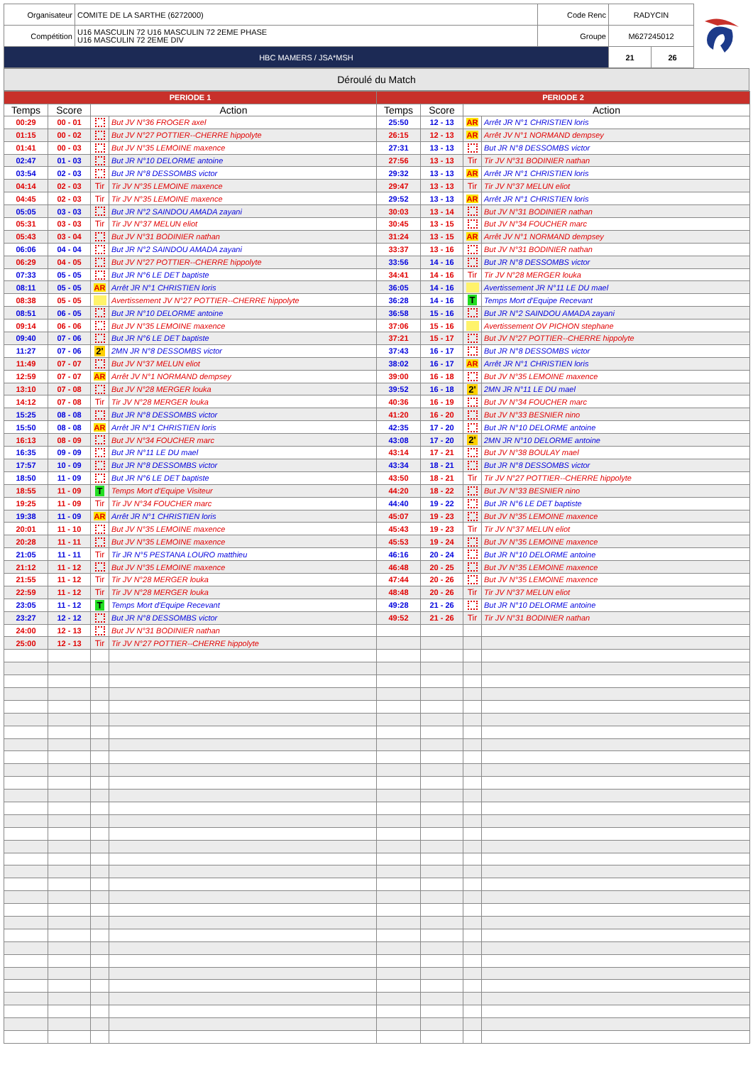| Organisateur | COMITE DE LA SARTHE (6272000) | Code Renc | RADYCIN | | |
| Compétition | U16 MASCULIN 72 U16 MASCULIN 72 2EME PHASE U16 MASCULIN 72 2EME DIV | Groupe | M627245012 | | |
| HBC MAMERS / JSA*MSH | | | 21 | 26 | |
| Déroulé du Match |
| PERIODE 1 | | | | PERIODE 2 | | | |
| Temps | Score | Action | | Temps | Score | Action | |
| 00:29 | 00 - 01 | | But JV N°36 FROGER axel | 25:50 | 12 - 13 | AR | Arrêt JR N°1 CHRISTIEN loris |
| 01:15 | 00 - 02 | | But JV N°27 POTTIER--CHERRE hippolyte | 26:15 | 12 - 13 | AR | Arrêt JV N°1 NORMAND dempsey |
| 01:41 | 00 - 03 | | But JV N°35 LEMOINE maxence | 27:31 | 13 - 13 | | But JR N°8 DESSOMBS victor |
| 02:47 | 01 - 03 | | But JR N°10 DELORME antoine | 27:56 | 13 - 13 | Tir | Tir JV N°31 BODINIER nathan |
| 03:54 | 02 - 03 | | But JR N°8 DESSOMBS victor | 29:32 | 13 - 13 | AR | Arrêt JR N°1 CHRISTIEN loris |
| 04:14 | 02 - 03 | Tir | Tir JV N°35 LEMOINE maxence | 29:47 | 13 - 13 | Tir | Tir JV N°37 MELUN eliot |
| 04:45 | 02 - 03 | Tir | Tir JV N°35 LEMOINE maxence | 29:52 | 13 - 13 | AR | Arrêt JR N°1 CHRISTIEN loris |
| 05:05 | 03 - 03 | | But JR N°2 SAINDOU AMADA zayani | 30:03 | 13 - 14 | | But JV N°31 BODINIER nathan |
| 05:31 | 03 - 03 | Tir | Tir JV N°37 MELUN eliot | 30:45 | 13 - 15 | | But JV N°34 FOUCHER marc |
| 05:43 | 03 - 04 | | But JV N°31 BODINIER nathan | 31:24 | 13 - 15 | AR | Arrêt JV N°1 NORMAND dempsey |
| 06:06 | 04 - 04 | | But JR N°2 SAINDOU AMADA zayani | 33:37 | 13 - 16 | | But JV N°31 BODINIER nathan |
| 06:29 | 04 - 05 | | But JV N°27 POTTIER--CHERRE hippolyte | 33:56 | 14 - 16 | | But JR N°8 DESSOMBS victor |
| 07:33 | 05 - 05 | | But JR N°6 LE DET baptiste | 34:41 | 14 - 16 | Tir | Tir JV N°28 MERGER louka |
| 08:11 | 05 - 05 | AR | Arrêt JR N°1 CHRISTIEN loris | 36:05 | 14 - 16 | | Avertissement JR N°11 LE DU mael |
| 08:38 | 05 - 05 | | Avertissement JV N°27 POTTIER--CHERRE hippolyte | 36:28 | 14 - 16 | T | Temps Mort d'Equipe Recevant |
| 08:51 | 06 - 05 | | But JR N°10 DELORME antoine | 36:58 | 15 - 16 | | But JR N°2 SAINDOU AMADA zayani |
| 09:14 | 06 - 06 | | But JV N°35 LEMOINE maxence | 37:06 | 15 - 16 | | Avertissement OV PICHON stephane |
| 09:40 | 07 - 06 | | But JR N°6 LE DET baptiste | 37:21 | 15 - 17 | | But JV N°27 POTTIER--CHERRE hippolyte |
| 11:27 | 07 - 06 | 2' | 2MN JR N°8 DESSOMBS victor | 37:43 | 16 - 17 | | But JR N°8 DESSOMBS victor |
| 11:49 | 07 - 07 | | But JV N°37 MELUN eliot | 38:02 | 16 - 17 | AR | Arrêt JR N°1 CHRISTIEN loris |
| 12:59 | 07 - 07 | AR | Arrêt JV N°1 NORMAND dempsey | 39:00 | 16 - 18 | | But JV N°35 LEMOINE maxence |
| 13:10 | 07 - 08 | | But JV N°28 MERGER louka | 39:52 | 16 - 18 | 2' | 2MN JR N°11 LE DU mael |
| 14:12 | 07 - 08 | Tir | Tir JV N°28 MERGER louka | 40:36 | 16 - 19 | | But JV N°34 FOUCHER marc |
| 15:25 | 08 - 08 | | But JR N°8 DESSOMBS victor | 41:20 | 16 - 20 | | But JV N°33 BESNIER nino |
| 15:50 | 08 - 08 | AR | Arrêt JR N°1 CHRISTIEN loris | 42:35 | 17 - 20 | | But JR N°10 DELORME antoine |
| 16:13 | 08 - 09 | | But JV N°34 FOUCHER marc | 43:08 | 17 - 20 | 2' | 2MN JR N°10 DELORME antoine |
| 16:35 | 09 - 09 | | But JR N°11 LE DU mael | 43:14 | 17 - 21 | | But JV N°38 BOULAY mael |
| 17:57 | 10 - 09 | | But JR N°8 DESSOMBS victor | 43:34 | 18 - 21 | | But JR N°8 DESSOMBS victor |
| 18:50 | 11 - 09 | | But JR N°6 LE DET baptiste | 43:50 | 18 - 21 | Tir | Tir JV N°27 POTTIER--CHERRE hippolyte |
| 18:55 | 11 - 09 | T | Temps Mort d'Equipe Visiteur | 44:20 | 18 - 22 | | But JV N°33 BESNIER nino |
| 19:25 | 11 - 09 | Tir | Tir JV N°34 FOUCHER marc | 44:40 | 19 - 22 | | But JR N°6 LE DET baptiste |
| 19:38 | 11 - 09 | AR | Arrêt JR N°1 CHRISTIEN loris | 45:07 | 19 - 23 | | But JV N°35 LEMOINE maxence |
| 20:01 | 11 - 10 | | But JV N°35 LEMOINE maxence | 45:43 | 19 - 23 | Tir | Tir JV N°37 MELUN eliot |
| 20:28 | 11 - 11 | | But JV N°35 LEMOINE maxence | 45:53 | 19 - 24 | | But JV N°35 LEMOINE maxence |
| 21:05 | 11 - 11 | Tir | Tir JR N°5 PESTANA LOURO matthieu | 46:16 | 20 - 24 | | But JR N°10 DELORME antoine |
| 21:12 | 11 - 12 | | But JV N°35 LEMOINE maxence | 46:48 | 20 - 25 | | But JV N°35 LEMOINE maxence |
| 21:55 | 11 - 12 | Tir | Tir JV N°28 MERGER louka | 47:44 | 20 - 26 | | But JV N°35 LEMOINE maxence |
| 22:59 | 11 - 12 | Tir | Tir JV N°28 MERGER louka | 48:48 | 20 - 26 | Tir | Tir JV N°37 MELUN eliot |
| 23:05 | 11 - 12 | T | Temps Mort d'Equipe Recevant | 49:28 | 21 - 26 | | But JR N°10 DELORME antoine |
| 23:27 | 12 - 12 | | But JR N°8 DESSOMBS victor | 49:52 | 21 - 26 | Tir | Tir JV N°31 BODINIER nathan |
| 24:00 | 12 - 13 | | But JV N°31 BODINIER nathan | | | | |
| 25:00 | 12 - 13 | Tir | Tir JV N°27 POTTIER--CHERRE hippolyte | | | | |